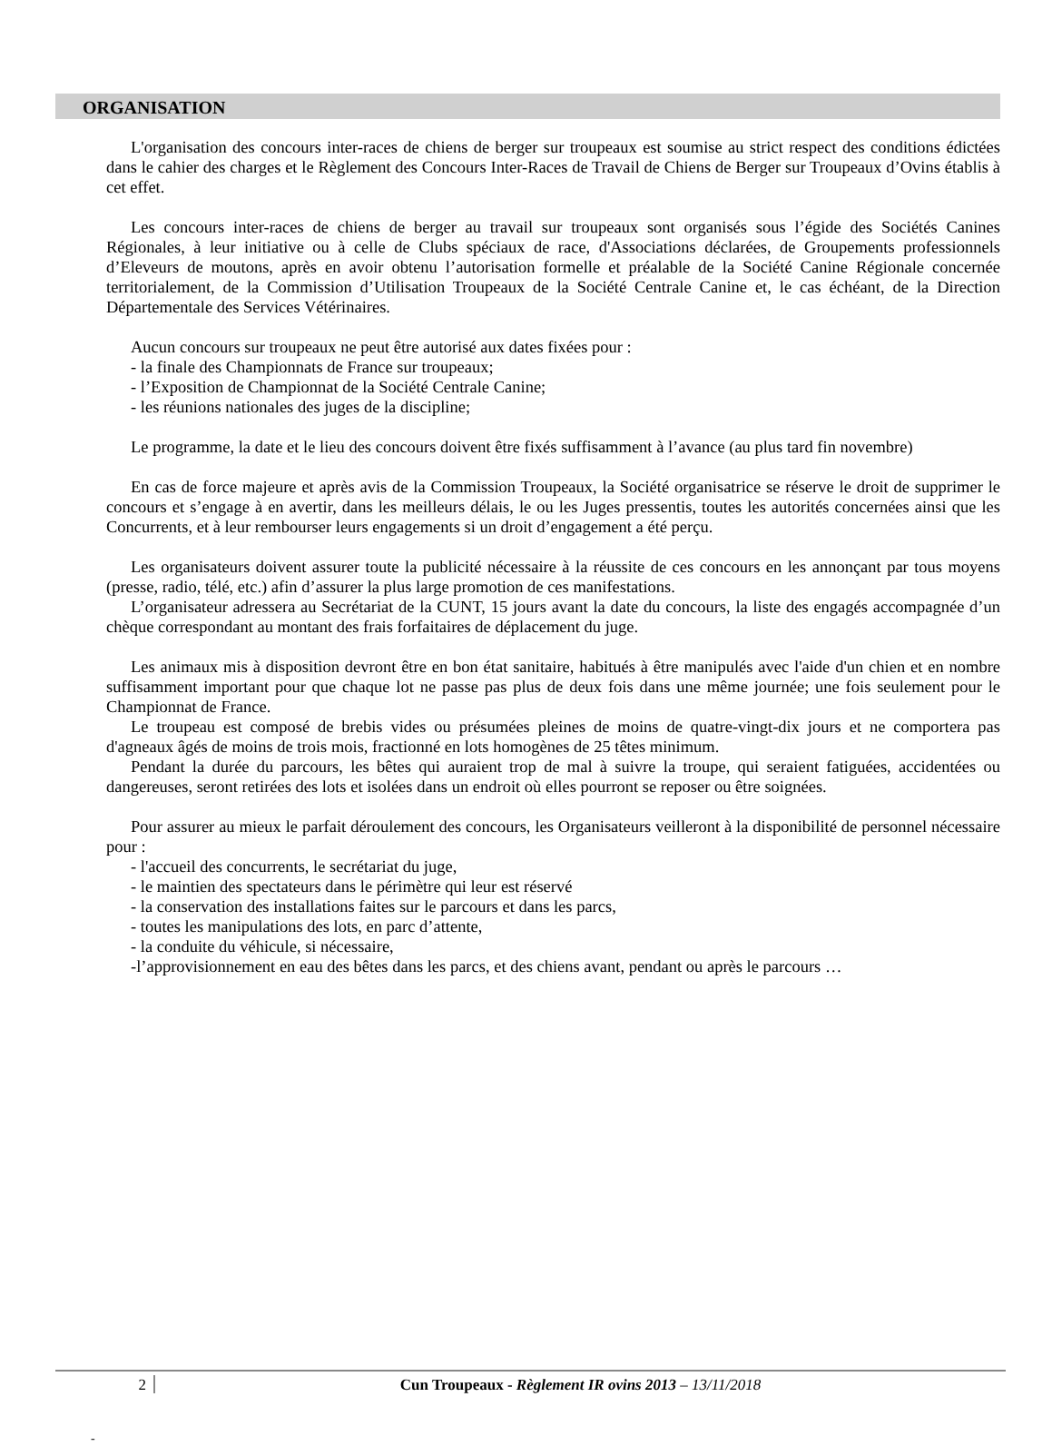ORGANISATION
L'organisation des concours inter-races de chiens de berger sur troupeaux est soumise au strict respect des conditions édictées dans le cahier des charges et le Règlement des Concours Inter-Races de Travail de Chiens de Berger sur Troupeaux d’Ovins établis à cet effet.
Les concours inter-races de chiens de berger au travail sur troupeaux sont organisés sous l’égide des Sociétés Canines Régionales, à leur initiative ou à celle de Clubs spéciaux de race, d'Associations déclarées, de Groupements professionnels d’Eleveurs de moutons, après en avoir obtenu l’autorisation formelle et préalable de la Société Canine Régionale concernée territorialement, de la Commission d’Utilisation Troupeaux de la Société Centrale Canine et, le cas échéant, de la Direction Départementale des Services Vétérinaires.
Aucun concours sur troupeaux ne peut être autorisé aux dates fixées pour :
- la finale des Championnats de France sur troupeaux;
- l’Exposition de Championnat de la Société Centrale Canine;
- les réunions nationales des juges de la discipline;
Le programme, la date et le lieu des concours doivent être fixés suffisamment à l’avance (au plus tard fin novembre)
En cas de force majeure et après avis de la Commission Troupeaux, la Société organisatrice se réserve le droit de supprimer le concours et s’engage à en avertir, dans les meilleurs délais, le ou les Juges pressentis, toutes les autorités concernées ainsi que les Concurrents, et à leur rembourser leurs engagements si un droit d’engagement a été perçu.
Les organisateurs doivent assurer toute la publicité nécessaire à la réussite de ces concours en les annonçant par tous moyens (presse, radio, télé, etc.) afin d’assurer la plus large promotion de ces manifestations.
L’organisateur adressera au Secrétariat de la CUNT, 15 jours avant la date du concours, la liste des engagés accompagnée d’un chèque correspondant au montant des frais forfaitaires de déplacement du juge.
Les animaux mis à disposition devront être en bon état sanitaire, habitués à être manipulés avec l'aide d'un chien et en nombre suffisamment important pour que chaque lot ne passe pas plus de deux fois dans une même journée; une fois seulement pour le Championnat de France.
Le troupeau est composé de brebis vides ou présumées pleines de moins de quatre-vingt-dix jours et ne comportera pas d'agneaux âgés de moins de trois mois, fractionné en lots homogènes de 25 têtes minimum.
Pendant la durée du parcours, les bêtes qui auraient trop de mal à suivre la troupe, qui seraient fatiguées, accidentées ou dangereuses, seront retirées des lots et isolées dans un endroit où elles pourront se reposer ou être soignées.
Pour assurer au mieux le parfait déroulement des concours, les Organisateurs veilleront à la disponibilité de personnel nécessaire pour :
- l'accueil des concurrents, le secrétariat du juge,
- le maintien des spectateurs dans le périmètre qui leur est réservé
- la conservation des installations faites sur le parcours et dans les parcs,
- toutes les manipulations des lots, en parc d’attente,
- la conduite du véhicule, si nécessaire,
-l’approvisionnement en eau des bêtes dans les parcs, et des chiens avant, pendant ou après le parcours …
2
Cun Troupeaux - Règlement IR ovins 2013 – 13/11/2018
-